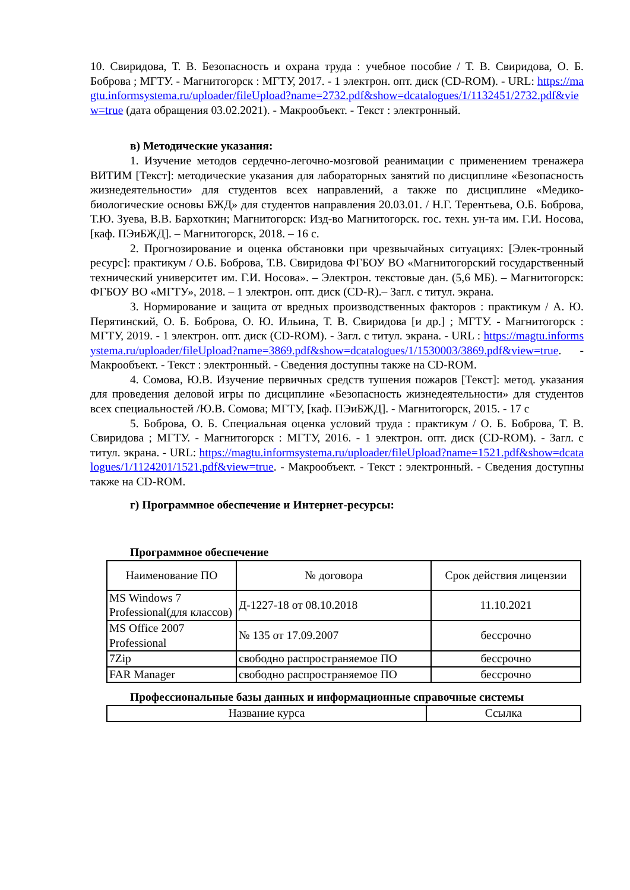10. Свиридова, Т. В. Безопасность и охрана труда : учебное пособие / Т. В. Свиридова, О. Б. Боброва ; МГТУ. - Магнитогорск : МГТУ, 2017. - 1 электрон. опт. диск (CD-ROM). - URL: https://magtu.informsystema.ru/uploader/fileUpload?name=2732.pdf&show=dcatalogues/1/1132451/2732.pdf&view=true (дата обращения 03.02.2021). - Макрообъект. - Текст : электронный.
в) Методические указания:
1. Изучение методов сердечно-легочно-мозговой реанимации с применением тренажера ВИТИМ [Текст]: методические указания для лабораторных занятий по дисциплине «Безопасность жизнедеятельности» для студентов всех направлений, а также по дисциплине «Медико-биологические основы БЖД» для студентов направления 20.03.01. / Н.Г. Терентьева, О.Б. Боброва, Т.Ю. Зуева, В.В. Бархоткин; Магнитогорск: Изд-во Магнитогорск. гос. техн. ун-та им. Г.И. Носова, [каф. ПЭиБЖД]. – Магнитогорск, 2018. – 16 с.
2. Прогнозирование и оценка обстановки при чрезвычайных ситуациях: [Элек-тронный ресурс]: практикум / О.Б. Боброва, Т.В. Свиридова ФГБОУ ВО «Магнитогорский государственный технический университет им. Г.И. Носова». – Электрон. текстовые дан. (5,6 МБ). – Магнитогорск: ФГБОУ ВО «МГТУ», 2018. – 1 электрон. опт. диск (CD-R).– Загл. с титул. экрана.
3. Нормирование и защита от вредных производственных факторов : практикум / А. Ю. Перятинский, О. Б. Боброва, О. Ю. Ильина, Т. В. Свиридова [и др.] ; МГТУ. - Магнитогорск : МГТУ, 2019. - 1 электрон. опт. диск (CD-ROM). - Загл. с титул. экрана. - URL : https://magtu.informsystema.ru/uploader/fileUpload?name=3869.pdf&show=dcatalogues/1/1530003/3869.pdf&view=true. - Макрообъект. - Текст : электронный. - Сведения доступны также на CD-ROM.
4. Сомова, Ю.В. Изучение первичных средств тушения пожаров [Текст]: метод. указания для проведения деловой игры по дисциплине «Безопасность жизнедеятельности» для студентов всех специальностей /Ю.В. Сомова; МГТУ, [каф. ПЭиБЖД]. - Магнитогорск, 2015. - 17 с
5. Боброва, О. Б. Специальная оценка условий труда : практикум / О. Б. Боброва, Т. В. Свиридова ; МГТУ. - Магнитогорск : МГТУ, 2016. - 1 электрон. опт. диск (CD-ROM). - Загл. с титул. экрана. - URL: https://magtu.informsystema.ru/uploader/fileUpload?name=1521.pdf&show=dcatalogues/1/1124201/1521.pdf&view=true. - Макрообъект. - Текст : электронный. - Сведения доступны также на CD-ROM.
г) Программное обеспечение и Интернет-ресурсы:
Программное обеспечение
| Наименование ПО | № договора | Срок действия лицензии |
| --- | --- | --- |
| MS Windows 7 Professional(для классов) | Д-1227-18 от 08.10.2018 | 11.10.2021 |
| MS Office 2007 Professional | № 135 от 17.09.2007 | бессрочно |
| 7Zip | свободно распространяемое ПО | бессрочно |
| FAR Manager | свободно распространяемое ПО | бессрочно |
Профессиональные базы данных и информационные справочные системы
| Название курса | Ссылка |
| --- | --- |